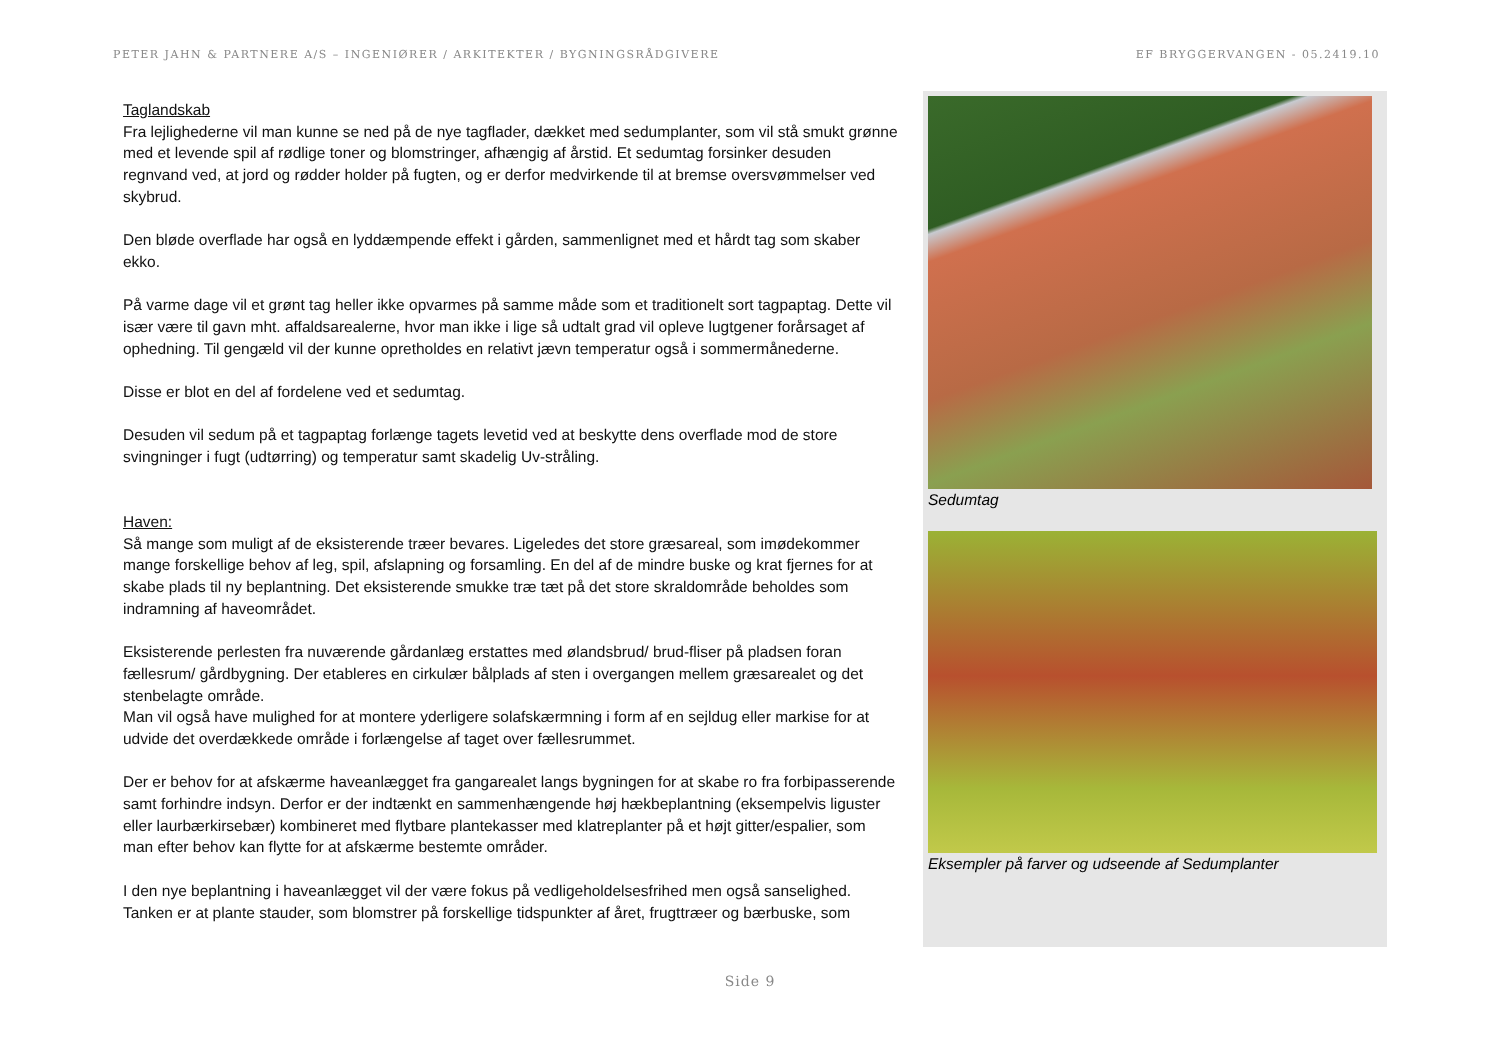PETER JAHN & PARTNERE A/S – INGENIØRER / ARKITEKTER / BYGNINGSRÅDGIVERE EF BRYGGERVANGEN - 05.2419.10
Taglandskab
Fra lejlighederne vil man kunne se ned på de nye tagflader, dækket med sedumplanter, som vil stå smukt grønne med et levende spil af rødlige toner og blomstringer, afhængig af årstid. Et sedumtag forsinker desuden regnvand ved, at jord og rødder holder på fugten, og er derfor medvirkende til at bremse oversvømmelser ved skybrud.
Den bløde overflade har også en lyddæmpende effekt i gården, sammenlignet med et hårdt tag som skaber ekko.
På varme dage vil et grønt tag heller ikke opvarmes på samme måde som et traditionelt sort tagpaptag. Dette vil især være til gavn mht. affaldsarealerne, hvor man ikke i lige så udtalt grad vil opleve lugtgener forårsaget af ophedning. Til gengæld vil der kunne opretholdes en relativt jævn temperatur også i sommermånederne.
Disse er blot en del af fordelene ved et sedumtag.
Desuden vil sedum på et tagpaptag forlænge tagets levetid ved at beskytte dens overflade mod de store svingninger i fugt (udtørring) og temperatur samt skadelig Uv-stråling.
Haven:
Så mange som muligt af de eksisterende træer bevares. Ligeledes det store græsareal, som imødekommer mange forskellige behov af leg, spil, afslapning og forsamling. En del af de mindre buske og krat fjernes for at skabe plads til ny beplantning. Det eksisterende smukke træ tæt på det store skraldområde beholdes som indramning af haveområdet.
Eksisterende perlesten fra nuværende gårdanlæg erstattes med ølandsbrud/ brud-fliser på pladsen foran fællesrum/ gårdbygning. Der etableres en cirkulær bålplads af sten i overgangen mellem græsarealet og det stenbelagte område.
Man vil også have mulighed for at montere yderligere solafskærmning i form af en sejldug eller markise for at udvide det overdækkede område i forlængelse af taget over fællesrummet.
Der er behov for at afskærme haveanlægget fra gangarealet langs bygningen for at skabe ro fra forbipasserende samt forhindre indsyn. Derfor er der indtænkt en sammenhængende høj hækbeplantning (eksempelvis liguster eller laurbærkirsebær) kombineret med flytbare plantekasser med klatreplanter på et højt gitter/espalier, som man efter behov kan flytte for at afskærme bestemte områder.
I den nye beplantning i haveanlægget vil der være fokus på vedligeholdelsesfrihed men også sanselighed. Tanken er at plante stauder, som blomstrer på forskellige tidspunkter af året, frugttræer og bærbuske, som
Sedumtag
Eksempler på farver og udseende af Sedumplanter
Side 9